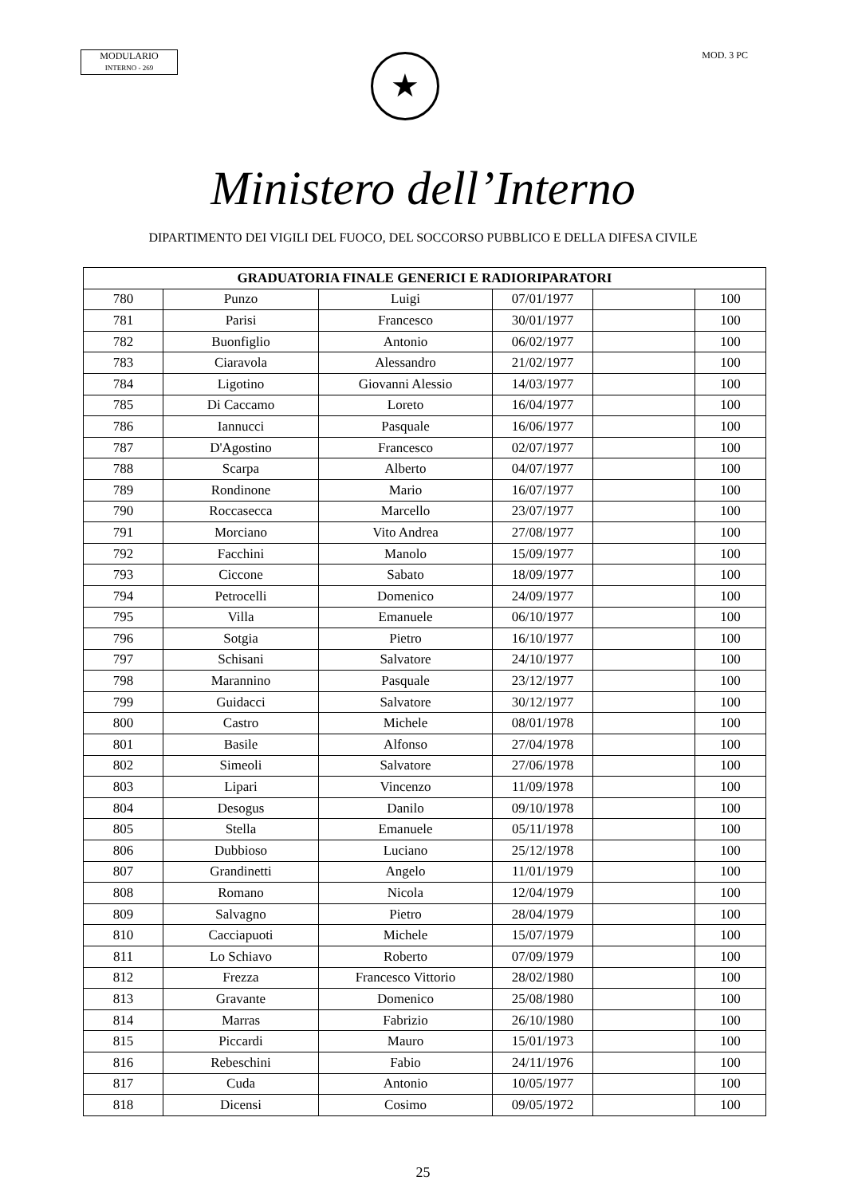MODULARIO
INTERNO - 269
MOD. 3 PC
★
Ministero dell’Interno
DIPARTIMENTO DEI VIGILI DEL FUOCO, DEL SOCCORSO PUBBLICO E DELLA DIFESA CIVILE
| GRADUATORIA FINALE GENERICI E RADIORIPARATORI | | | | | |
| --- | --- | --- | --- | --- | --- |
| 780 | Punzo | Luigi | 07/01/1977 | | 100 |
| 781 | Parisi | Francesco | 30/01/1977 | | 100 |
| 782 | Buonfiglio | Antonio | 06/02/1977 | | 100 |
| 783 | Ciaravola | Alessandro | 21/02/1977 | | 100 |
| 784 | Ligotino | Giovanni Alessio | 14/03/1977 | | 100 |
| 785 | Di Caccamo | Loreto | 16/04/1977 | | 100 |
| 786 | Iannucci | Pasquale | 16/06/1977 | | 100 |
| 787 | D'Agostino | Francesco | 02/07/1977 | | 100 |
| 788 | Scarpa | Alberto | 04/07/1977 | | 100 |
| 789 | Rondinone | Mario | 16/07/1977 | | 100 |
| 790 | Roccasecca | Marcello | 23/07/1977 | | 100 |
| 791 | Morciano | Vito Andrea | 27/08/1977 | | 100 |
| 792 | Facchini | Manolo | 15/09/1977 | | 100 |
| 793 | Ciccone | Sabato | 18/09/1977 | | 100 |
| 794 | Petrocelli | Domenico | 24/09/1977 | | 100 |
| 795 | Villa | Emanuele | 06/10/1977 | | 100 |
| 796 | Sotgia | Pietro | 16/10/1977 | | 100 |
| 797 | Schisani | Salvatore | 24/10/1977 | | 100 |
| 798 | Marannino | Pasquale | 23/12/1977 | | 100 |
| 799 | Guidacci | Salvatore | 30/12/1977 | | 100 |
| 800 | Castro | Michele | 08/01/1978 | | 100 |
| 801 | Basile | Alfonso | 27/04/1978 | | 100 |
| 802 | Simeoli | Salvatore | 27/06/1978 | | 100 |
| 803 | Lipari | Vincenzo | 11/09/1978 | | 100 |
| 804 | Desogus | Danilo | 09/10/1978 | | 100 |
| 805 | Stella | Emanuele | 05/11/1978 | | 100 |
| 806 | Dubbioso | Luciano | 25/12/1978 | | 100 |
| 807 | Grandinetti | Angelo | 11/01/1979 | | 100 |
| 808 | Romano | Nicola | 12/04/1979 | | 100 |
| 809 | Salvagno | Pietro | 28/04/1979 | | 100 |
| 810 | Cacciapuoti | Michele | 15/07/1979 | | 100 |
| 811 | Lo Schiavo | Roberto | 07/09/1979 | | 100 |
| 812 | Frezza | Francesco Vittorio | 28/02/1980 | | 100 |
| 813 | Gravante | Domenico | 25/08/1980 | | 100 |
| 814 | Marras | Fabrizio | 26/10/1980 | | 100 |
| 815 | Piccardi | Mauro | 15/01/1973 | | 100 |
| 816 | Rebeschini | Fabio | 24/11/1976 | | 100 |
| 817 | Cuda | Antonio | 10/05/1977 | | 100 |
| 818 | Dicensi | Cosimo | 09/05/1972 | | 100 |
25